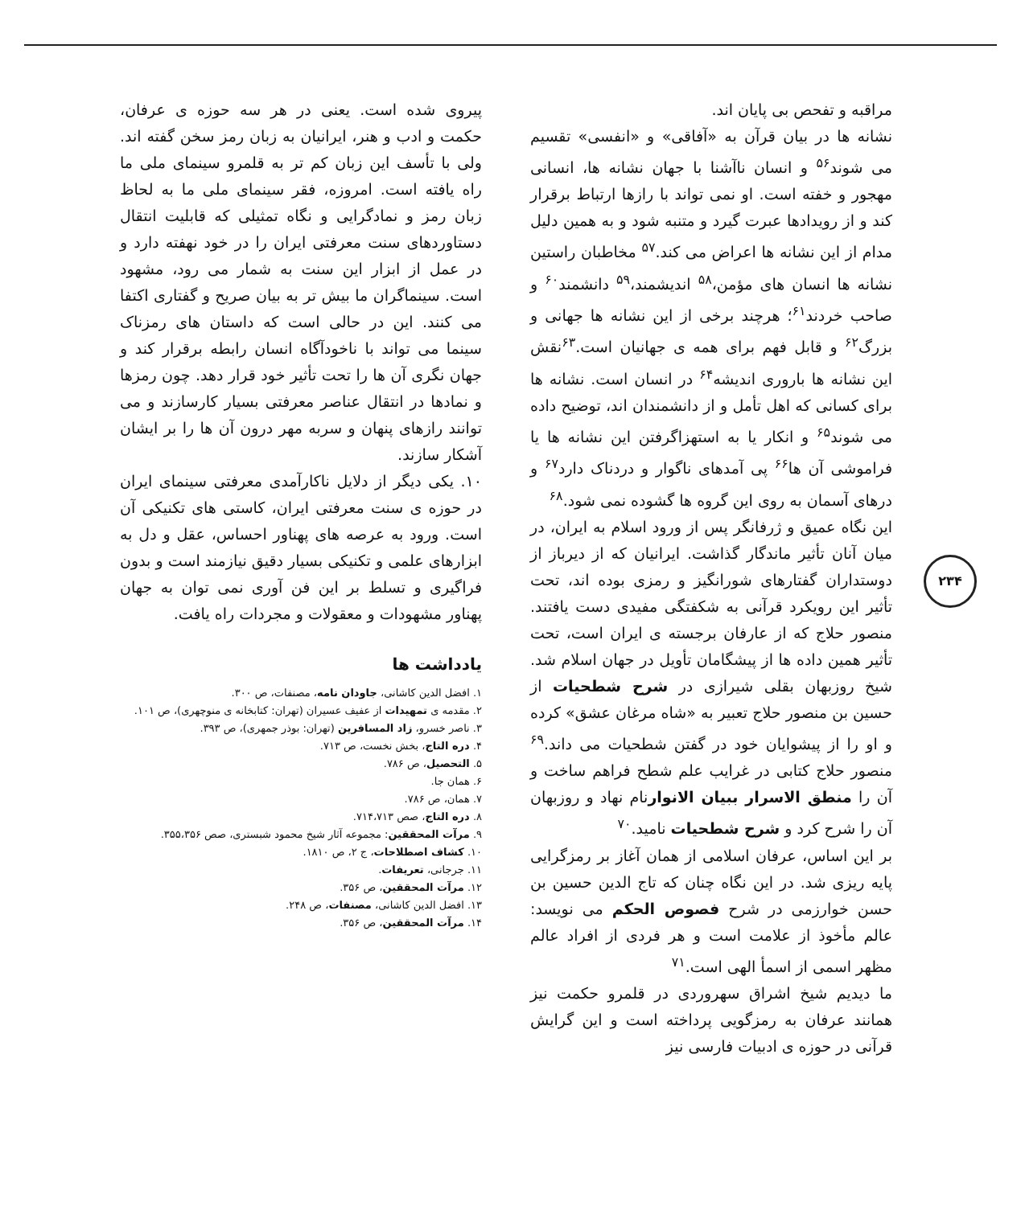۲۳۴
مراقبه و تفحص بی پایان اند.
نشانه ها در بیان قرآن به «آفاقی» و «انفسی» تقسیم می شوند<sup>۵۶</sup> و انسان ناآشنا با جهان نشانه ها، انسانی مهجور و خفته است. او نمی تواند با رازها ارتباط برقرار کند و از رویدادها عبرت گیرد و متنبه شود و به همین دلیل مدام از این نشانه ها اعراض می کند.<sup>۵۷</sup> مخاطبان راستین نشانه ها انسان های مؤمن،<sup>۵۸</sup> اندیشمند،<sup>۵۹</sup> دانشمند<sup>۶۰</sup> و صاحب خردند<sup>۶۱</sup>؛ هرچند برخی از این نشانه ها جهانی و بزرگ<sup>۶۲</sup> و قابل فهم برای همه ی جهانیان است.<sup>۶۳</sup>نقش این نشانه ها باروری اندیشه<sup>۶۴</sup> در انسان است. نشانه ها برای کسانی که اهل تأمل و از دانشمندان اند، توضیح داده می شوند<sup>۶۵</sup> و انکار یا به استهزاگرفتن این نشانه ها یا فراموشی آن ها<sup>۶۶</sup> پی آمدهای ناگوار و دردناک دارد<sup>۶۷</sup> و درهای آسمان به روی این گروه ها گشوده نمی شود.<sup>۶۸</sup>
این نگاه عمیق و ژرفانگر پس از ورود اسلام به ایران، در میان آنان تأثیر ماندگار گذاشت. ایرانیان که از دیرباز از دوستداران گفتارهای شورانگیز و رمزی بوده اند، تحت تأثیر این رویکرد قرآنی به شکفتگی مفیدی دست یافتند. منصور حلاج که از عارفان برجسته ی ایران است، تحت تأثیر همین داده ها از پیشگامان تأویل در جهان اسلام شد. شیخ روزبهان بقلی شیرازی در شرح شطحیات از حسین بن منصور حلاج تعبیر به «شاه مرغان عشق» کرده و او را از پیشوایان خود در گفتن شطحیات می داند.<sup>۶۹</sup> منصور حلاج کتابی در غرایب علم شطح فراهم ساخت و آن را منطق الاسرار ببیان الانوارنام نهاد و روزبهان آن را شرح کرد و شرح شطحیات نامید.<sup>۷۰</sup>
بر این اساس، عرفان اسلامی از همان آغاز بر رمزگرایی پایه ریزی شد. در این نگاه چنان که تاج الدین حسین بن حسن خوارزمی در شرح فصوص الحکم می نویسد: عالم مأخوذ از علامت است و هر فردی از افراد عالم مظهر اسمی از اسمأ الهی است.<sup>۷۱</sup>
ما دیدیم شیخ اشراق سهروردی در قلمرو حکمت نیز همانند عرفان به رمزگویی پرداخته است و این گرایش قرآنی در حوزه ی ادبیات فارسی نیز
پیروی شده است. یعنی در هر سه حوزه ی عرفان، حکمت و ادب و هنر، ایرانیان به زبان رمز سخن گفته اند. ولی با تأسف این زبان کم تر به قلمرو سینمای ملی ما راه یافته است. امروزه، فقر سینمای ملی ما به لحاظ زبان رمز و نمادگرایی و نگاه تمثیلی که قابلیت انتقال دستاوردهای سنت معرفتی ایران را در خود نهفته دارد و در عمل از ابزار این سنت به شمار می رود، مشهود است. سینماگران ما بیش تر به بیان صریح و گفتاری اکتفا می کنند. این در حالی است که داستان های رمزناک سینما می تواند با ناخودآگاه انسان رابطه برقرار کند و جهان نگری آن ها را تحت تأثیر خود قرار دهد. چون رمزها و نمادها در انتقال عناصر معرفتی بسیار کارسازند و می توانند رازهای پنهان و سربه مهر درون آن ها را بر ایشان آشکار سازند.
۱۰. یکی دیگر از دلایل ناکارآمدی معرفتی سینمای ایران در حوزه ی سنت معرفتی ایران، کاستی های تکنیکی آن است. ورود به عرصه های پهناور احساس، عقل و دل به ابزارهای علمی و تکنیکی بسیار دقیق نیازمند است و بدون فراگیری و تسلط بر این فن آوری نمی توان به جهان پهناور مشهودات و معقولات و مجردات راه یافت.
یادداشت ها
۱. افضل الدین کاشانی، جاودان نامه، مصنفات، ص ۳۰۰.
۲. مقدمه ی تمهیدات از عفیف عسیران (تهران: کتابخانه ی منوچهری)، ص ۱۰۱.
۳. ناصر خسرو، زاد المسافرین (تهران: بوذر جمهری)، ص ۳۹۳.
۴. دره التاج، بخش نخست، ص ۷۱۳.
۵. التحصیل، ص ۷۸۶.
۶. همان جا.
۷. همان، ص ۷۸۶.
۸. دره التاج، صص ۷۱۴،۷۱۳.
۹. مرآت المحققین: مجموعه آثار شیخ محمود شبستری، صص ۳۵۵،۳۵۶.
۱۰. کشاف اصطلاحات، ج ۲، ص ۱۸۱۰.
۱۱. جرجانی، تعریفات.
۱۲. مرآت المحققین، ص ۳۵۶.
۱۳. افضل الدین کاشانی، مصنفات، ص ۲۴۸.
۱۴. مرآت المحققین، ص ۳۵۶.